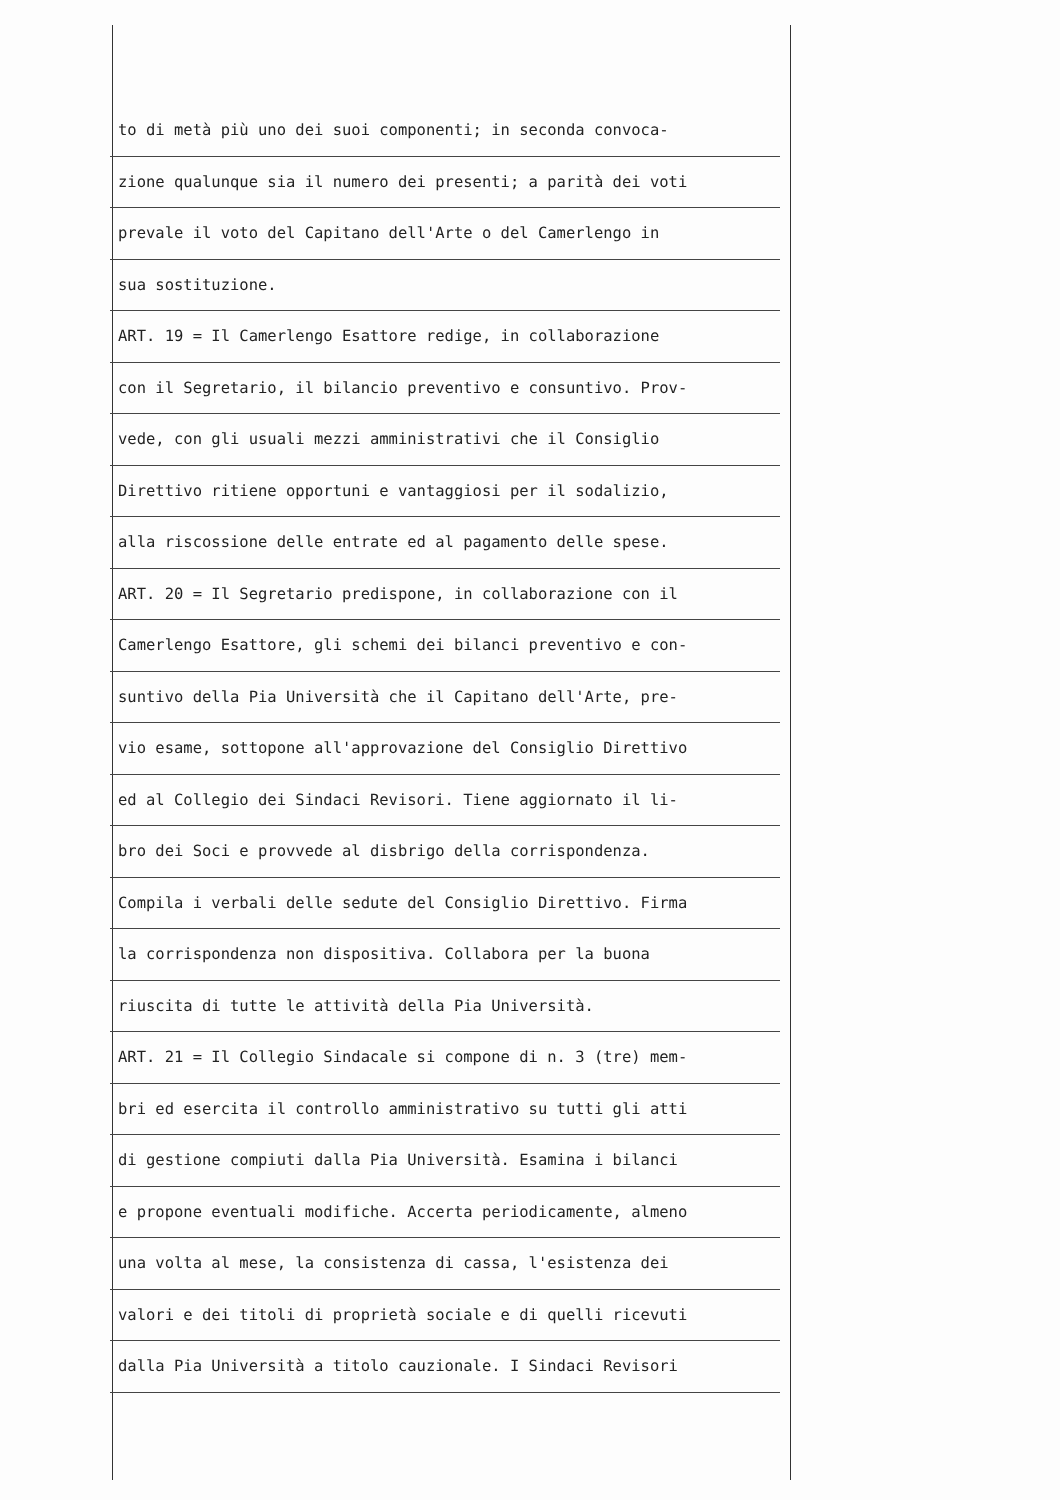to di metà più uno dei suoi componenti; in seconda convoca-
zione qualunque sia il numero dei presenti; a parità dei voti
prevale il voto del Capitano dell'Arte o del Camerlengo in
sua sostituzione.
ART. 19 = Il Camerlengo Esattore redige, in collaborazione
con il Segretario, il bilancio preventivo e consuntivo. Prov-
vede, con gli usuali mezzi amministrativi che il Consiglio
Direttivo ritiene opportuni e vantaggiosi per il sodalizio,
alla riscossione delle entrate ed al pagamento delle spese.
ART. 20 = Il Segretario predispone, in collaborazione con il
Camerlengo Esattore, gli schemi dei bilanci preventivo e con-
suntivo della Pia Università che il Capitano dell'Arte, pre-
vio esame, sottopone all'approvazione del Consiglio Direttivo
ed al Collegio dei Sindaci Revisori. Tiene aggiornato il li-
bro dei Soci e provvede al disbrigo della corrispondenza.
Compila i verbali delle sedute del Consiglio Direttivo. Firma
la corrispondenza non dispositiva. Collabora per la buona
riuscita di tutte le attività della Pia Università.
ART. 21 = Il Collegio Sindacale si compone di n. 3 (tre) mem-
bri ed esercita il controllo amministrativo su tutti gli atti
di gestione compiuti dalla Pia Università. Esamina i bilanci
e propone eventuali modifiche. Accerta periodicamente, almeno
una volta al mese, la consistenza di cassa, l'esistenza dei
valori e dei titoli di proprietà sociale e di quelli ricevuti
dalla Pia Università a titolo cauzionale. I Sindaci Revisori